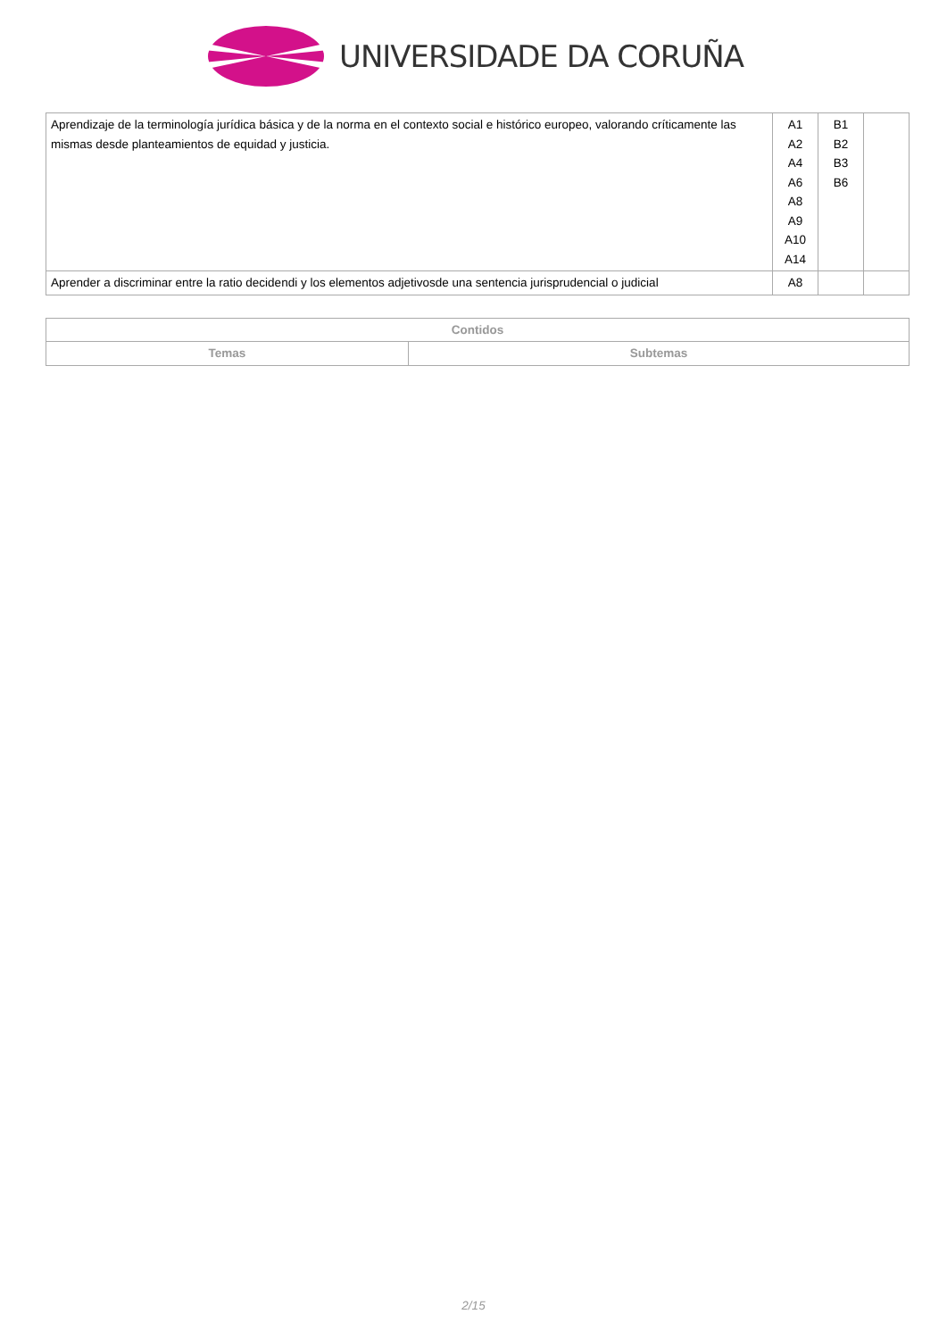UNIVERSIDADE DA CORUÑA
| Aprendizaje de la terminología jurídica básica y de la norma en el contexto social e histórico europeo, valorando críticamente las mismas desde planteamientos de equidad y justicia. | A1 A2 A4 A6 A8 A9 A10 A14 | B1 B2 B3 B6 | |
| Aprender a discriminar entre la ratio decidendi y los elementos adjetivosde una sentencia jurisprudencial o judicial | A8 | | |
| Contidos | |
| --- | --- |
| Temas | Subtemas |
2/15